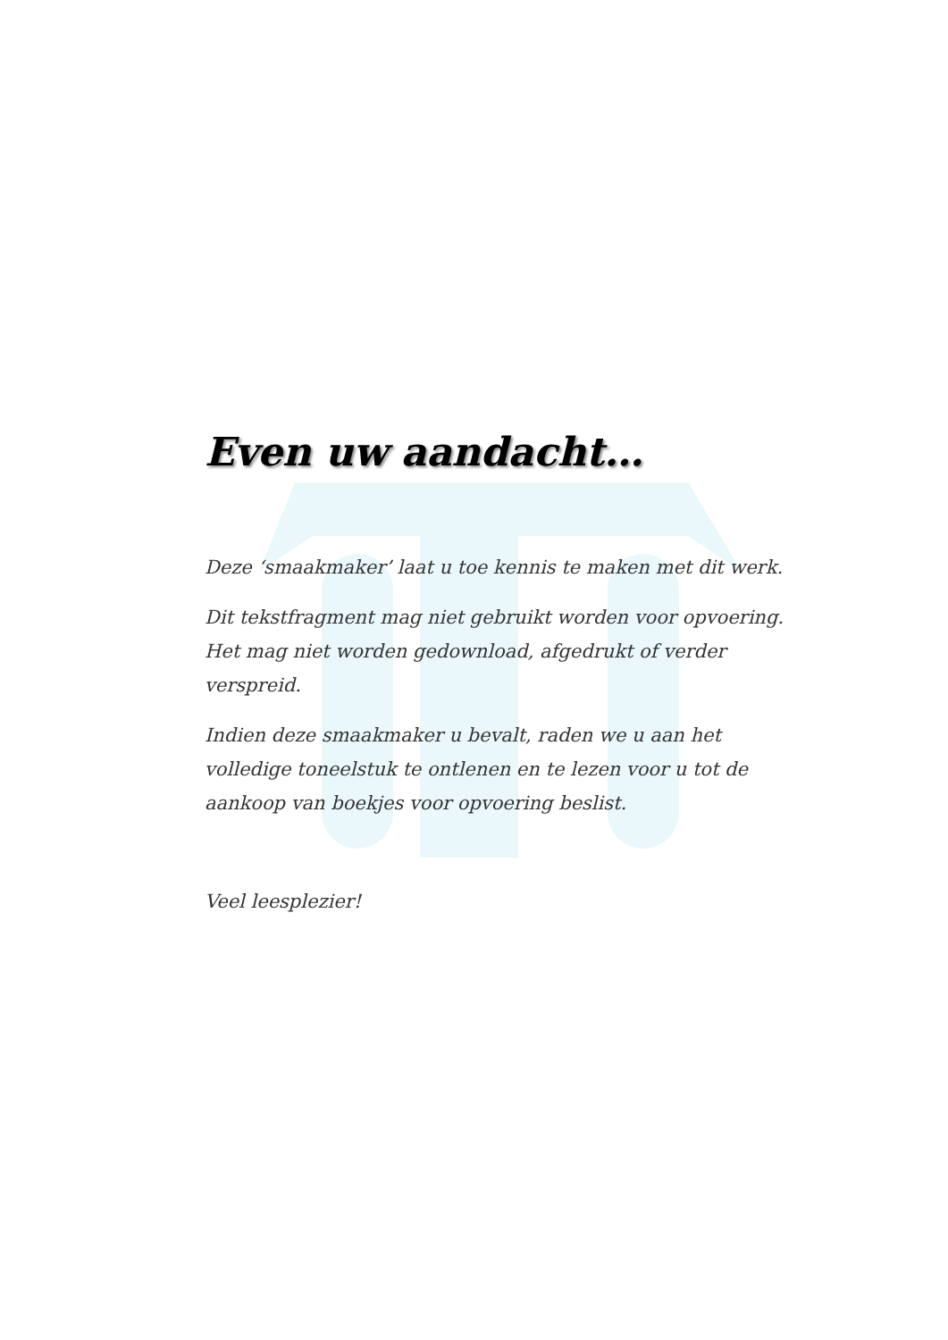Even uw aandacht…
Deze ‘smaakmaker’ laat u toe kennis te maken met dit werk.
Dit tekstfragment mag niet gebruikt worden voor opvoering. Het mag niet worden gedownload, afgedrukt of verder verspreid.
Indien deze smaakmaker u bevalt, raden we u aan het volledige toneelstuk te ontlenen en te lezen voor u tot de aankoop van boekjes voor opvoering beslist.
Veel leesplezier!